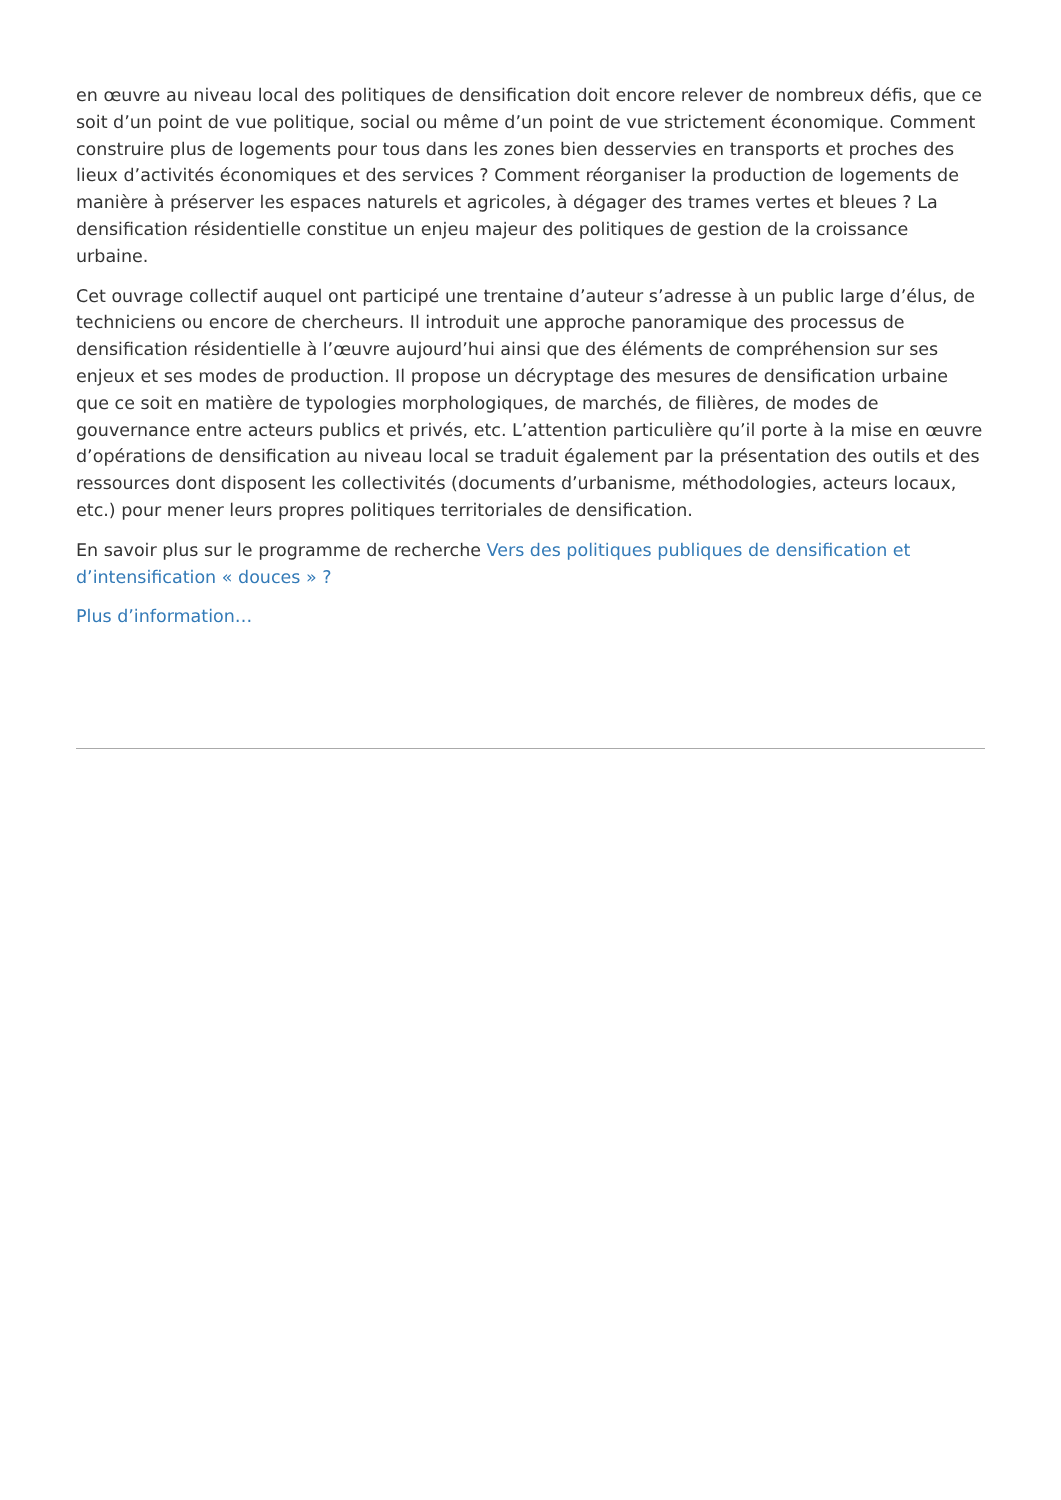en œuvre au niveau local des politiques de densification doit encore relever de nombreux défis, que ce soit d’un point de vue politique, social ou même d’un point de vue strictement économique. Comment construire plus de logements pour tous dans les zones bien desservies en transports et proches des lieux d’activités économiques et des services ? Comment réorganiser la production de logements de manière à préserver les espaces naturels et agricoles, à dégager des trames vertes et bleues ? La densification résidentielle constitue un enjeu majeur des politiques de gestion de la croissance urbaine.
Cet ouvrage collectif auquel ont participé une trentaine d’auteur s’adresse à un public large d’élus, de techniciens ou encore de chercheurs. Il introduit une approche panoramique des processus de densification résidentielle à l’œuvre aujourd’hui ainsi que des éléments de compréhension sur ses enjeux et ses modes de production. Il propose un décryptage des mesures de densification urbaine que ce soit en matière de typologies morphologiques, de marchés, de filières, de modes de gouvernance entre acteurs publics et privés, etc. L’attention particulière qu’il porte à la mise en œuvre d’opérations de densification au niveau local se traduit également par la présentation des outils et des ressources dont disposent les collectivités (documents d’urbanisme, méthodologies, acteurs locaux, etc.) pour mener leurs propres politiques territoriales de densification.
En savoir plus sur le programme de recherche Vers des politiques publiques de densification et d’intensification « douces » ?
Plus d’information…